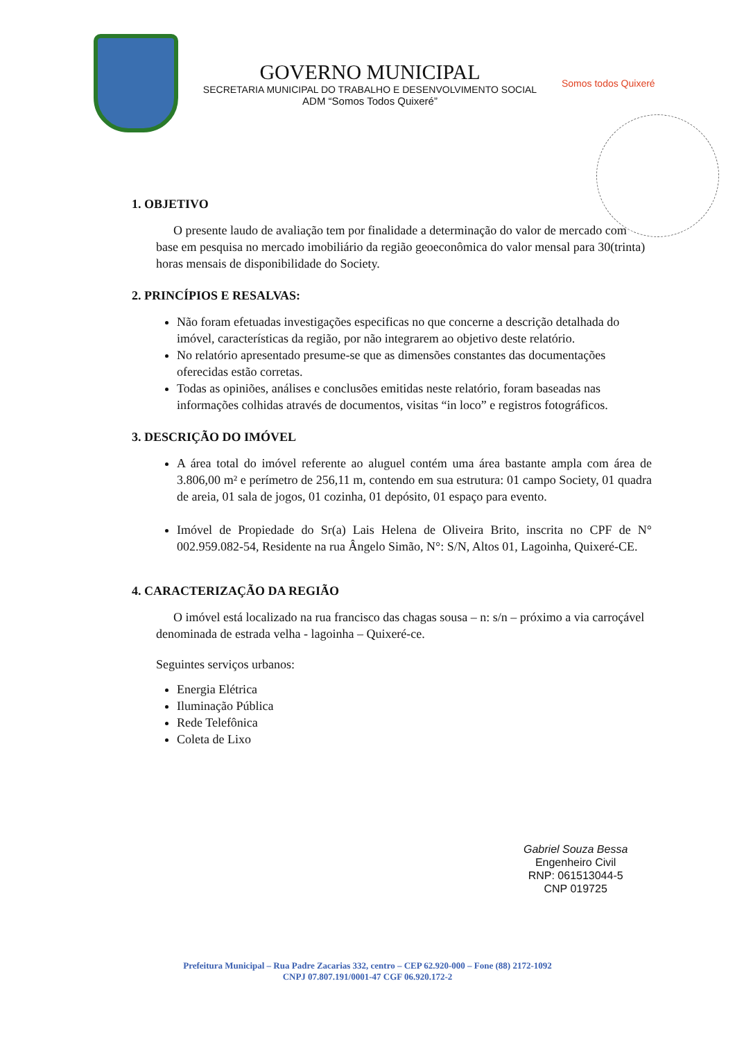GOVERNO MUNICIPAL
SECRETARIA MUNICIPAL DO TRABALHO E DESENVOLVIMENTO SOCIAL
ADM “Somos Todos Quixeré”
Somos todos Quixeré
1. OBJETIVO
O presente laudo de avaliação tem por finalidade a determinação do valor de mercado com base em pesquisa no mercado imobiliário da região geoeconômica do valor mensal para 30(trinta) horas mensais de disponibilidade do Society.
2. PRINCÍPIOS E RESALVAS:
Não foram efetuadas investigações especificas no que concerne a descrição detalhada do imóvel, características da região, por não integrarem ao objetivo deste relatório.
No relatório apresentado presume-se que as dimensões constantes das documentações oferecidas estão corretas.
Todas as opiniões, análises e conclusões emitidas neste relatório, foram baseadas nas informações colhidas através de documentos, visitas “in loco” e registros fotográficos.
3. DESCRIÇÃO DO IMÓVEL
A área total do imóvel referente ao aluguel contém uma área bastante ampla com área de 3.806,00 m² e perímetro de 256,11 m, contendo em sua estrutura: 01 campo Society, 01 quadra de areia, 01 sala de jogos, 01 cozinha, 01 depósito, 01 espaço para evento.
Imóvel de Propiedade do Sr(a) Lais Helena de Oliveira Brito, inscrita no CPF de N° 002.959.082-54, Residente na rua Ângelo Simão, N°: S/N, Altos 01, Lagoinha, Quixeré-CE.
4. CARACTERIZAÇÃO DA REGIÃO
O imóvel está localizado na rua francisco das chagas sousa – n: s/n – próximo a via carroçável denominada de estrada velha - lagoinha – Quixeré-ce.
Seguintes serviços urbanos:
Energia Elétrica
Iluminação Pública
Rede Telefônica
Coleta de Lixo
Gabriel Souza Bessa
Engenheiro Civil
RNP: 061513044-5
CNP 019725
Prefeitura Municipal – Rua Padre Zacarias 332, centro – CEP 62.920-000 – Fone (88) 2172-1092
CNPJ 07.807.191/0001-47 CGF 06.920.172-2